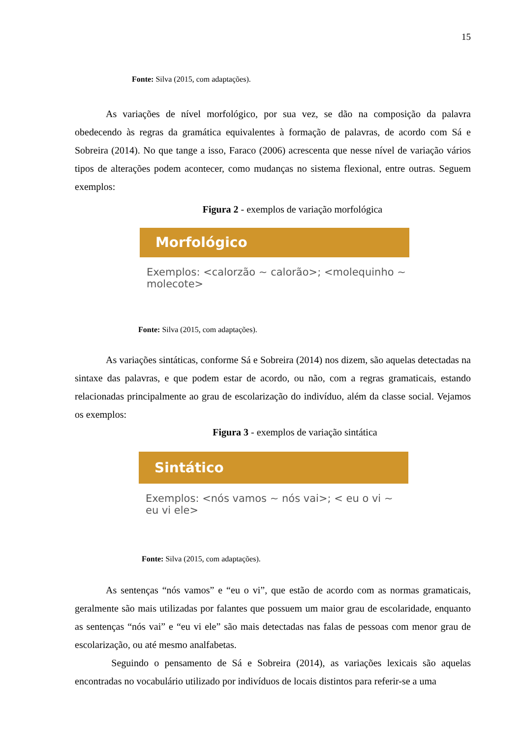15
Fonte: Silva (2015, com adaptações).
As variações de nível morfológico, por sua vez, se dão na composição da palavra obedecendo às regras da gramática equivalentes à formação de palavras, de acordo com Sá e Sobreira (2014). No que tange a isso, Faraco (2006) acrescenta que nesse nível de variação vários tipos de alterações podem acontecer, como mudanças no sistema flexional, entre outras. Seguem exemplos:
Figura 2 - exemplos de variação morfológica
Morfológico
Exemplos: <calorzão ~ calorão>; <molequinho ~ molecote>
Fonte: Silva (2015, com adaptações).
As variações sintáticas, conforme Sá e Sobreira (2014) nos dizem, são aquelas detectadas na sintaxe das palavras, e que podem estar de acordo, ou não, com a regras gramaticais, estando relacionadas principalmente ao grau de escolarização do indivíduo, além da classe social. Vejamos os exemplos:
Figura 3 - exemplos de variação sintática
Sintático
Exemplos: <nós vamos ~ nós vai>; < eu o vi ~ eu vi ele>
Fonte: Silva (2015, com adaptações).
As sentenças “nós vamos” e “eu o vi”, que estão de acordo com as normas gramaticais, geralmente são mais utilizadas por falantes que possuem um maior grau de escolaridade, enquanto as sentenças “nós vai” e “eu vi ele” são mais detectadas nas falas de pessoas com menor grau de escolarização, ou até mesmo analfabetas.
Seguindo o pensamento de Sá e Sobreira (2014), as variações lexicais são aquelas encontradas no vocabulário utilizado por indivíduos de locais distintos para referir-se a uma